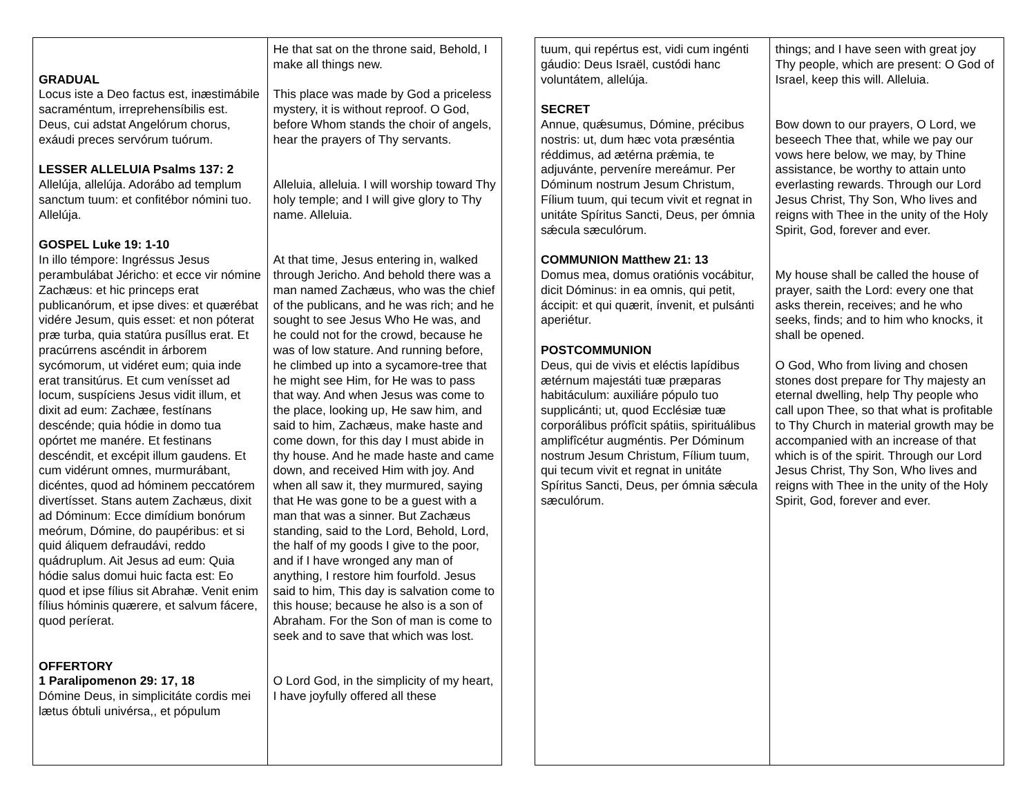| GRADUAL Locus iste a Deo factus est, inæstimábile sacraméntum, irreprehensíbilis est. Deus, cui adstat Angelórum chorus, exáudi preces servórum tuórum. LESSER ALLELUIA Psalms 137: 2 Allelúja, allelúja. Adorábo ad templum sanctum tuum: et confitébor nómini tuo. Allelúja. GOSPEL Luke 19: 1-10 In illo témpore: Ingréssus Jesus perambulábat Jéricho: et ecce vir nómine Zachæus: et hic princeps erat publicanórum, et ipse dives: et quærébat vidére Jesum, quis esset: et non póterat præ turba, quia statúra pusíllus erat. Et pracúrrens ascéndit in árborem sycómorum, ut vidéret eum; quia inde erat transitúrus. Et cum venísset ad locum, suspíciens Jesus vidit illum, et dixit ad eum: Zachæe, festínans descénde; quia hódie in domo tua opórtet me manére. Et festinans descéndit, et excépit illum gaudens. Et cum vidérunt omnes, murmurábant, dicéntes, quod ad hóminem peccatórem divertísset. Stans autem Zachæus, dixit ad Dóminum: Ecce dimídium bonórum meórum, Dómine, do paupéribus: et si quid áliquem defraudávi, reddo quádruplum. Ait Jesus ad eum: Quia hódie salus domui huic facta est: Eo quod et ipse fílius sit Abrahæ. Venit enim fílius hóminis quærere, et salvum fácere, quod períerat. OFFERTORY 1 Paralipomenon 29: 17, 18 Dómine Deus, in simplicitáte cordis mei lætus óbtuli univérsa,, et pópulum | He that sat on the throne said, Behold, I make all things new. This place was made by God a priceless mystery, it is without reproof. O God, before Whom stands the choir of angels, hear the prayers of Thy servants. Alleluia, alleluia. I will worship toward Thy holy temple; and I will give glory to Thy name. Alleluia. At that time, Jesus entering in, walked through Jericho. And behold there was a man named Zachæus, who was the chief of the publicans, and he was rich; and he sought to see Jesus Who He was, and he could not for the crowd, because he was of low stature. And running before, he climbed up into a sycamore-tree that he might see Him, for He was to pass that way. And when Jesus was come to the place, looking up, He saw him, and said to him, Zachæus, make haste and come down, for this day I must abide in thy house. And he made haste and came down, and received Him with joy. And when all saw it, they murmured, saying that He was gone to be a guest with a man that was a sinner. But Zachæus standing, said to the Lord, Behold, Lord, the half of my goods I give to the poor, and if I have wronged any man of anything, I restore him fourfold. Jesus said to him, This day is salvation come to this house; because he also is a son of Abraham. For the Son of man is come to seek and to save that which was lost. O Lord God, in the simplicity of my heart, I have joyfully offered all these |
| tuum, qui repértus est, vidi cum ingénti gáudio: Deus Israël, custódi hanc voluntátem, allelúja. SECRET Annue, quǽsumus, Dómine, précibus nostris: ut, dum hæc vota præséntia réddimus, ad ætérna prǽmia, te adjuvánte, perveníre mereámur. Per Dóminum nostrum Jesum Christum, Fílium tuum, qui tecum vivit et regnat in unitáte Spíritus Sancti, Deus, per ómnia sǽcula sæculórum. COMMUNION Matthew 21: 13 Domus mea, domus oratiónis vocábitur, dicit Dóminus: in ea omnis, qui petit, áccipit: et qui quærit, ínvenit, et pulsánti aperiétur. POSTCOMMUNION Deus, qui de vivis et eléctis lapídibus ætérnum majestáti tuæ præparas habitáculum: auxiliáre pópulo tuo supplicánti; ut, quod Ecclésiæ tuæ corporálibus prófîcit spátiis, spirituálibus amplifîcétur augméntis. Per Dóminum nostrum Jesum Christum, Fílium tuum, qui tecum vivit et regnat in unitáte Spíritus Sancti, Deus, per ómnia sǽcula sæculórum. | things; and I have seen with great joy Thy people, which are present: O God of Israel, keep this will. Alleluia. Bow down to our prayers, O Lord, we beseech Thee that, while we pay our vows here below, we may, by Thine assistance, be worthy to attain unto everlasting rewards. Through our Lord Jesus Christ, Thy Son, Who lives and reigns with Thee in the unity of the Holy Spirit, God, forever and ever. My house shall be called the house of prayer, saith the Lord: every one that asks therein, receives; and he who seeks, finds; and to him who knocks, it shall be opened. O God, Who from living and chosen stones dost prepare for Thy majesty an eternal dwelling, help Thy people who call upon Thee, so that what is profitable to Thy Church in material growth may be accompanied with an increase of that which is of the spirit. Through our Lord Jesus Christ, Thy Son, Who lives and reigns with Thee in the unity of the Holy Spirit, God, forever and ever. |